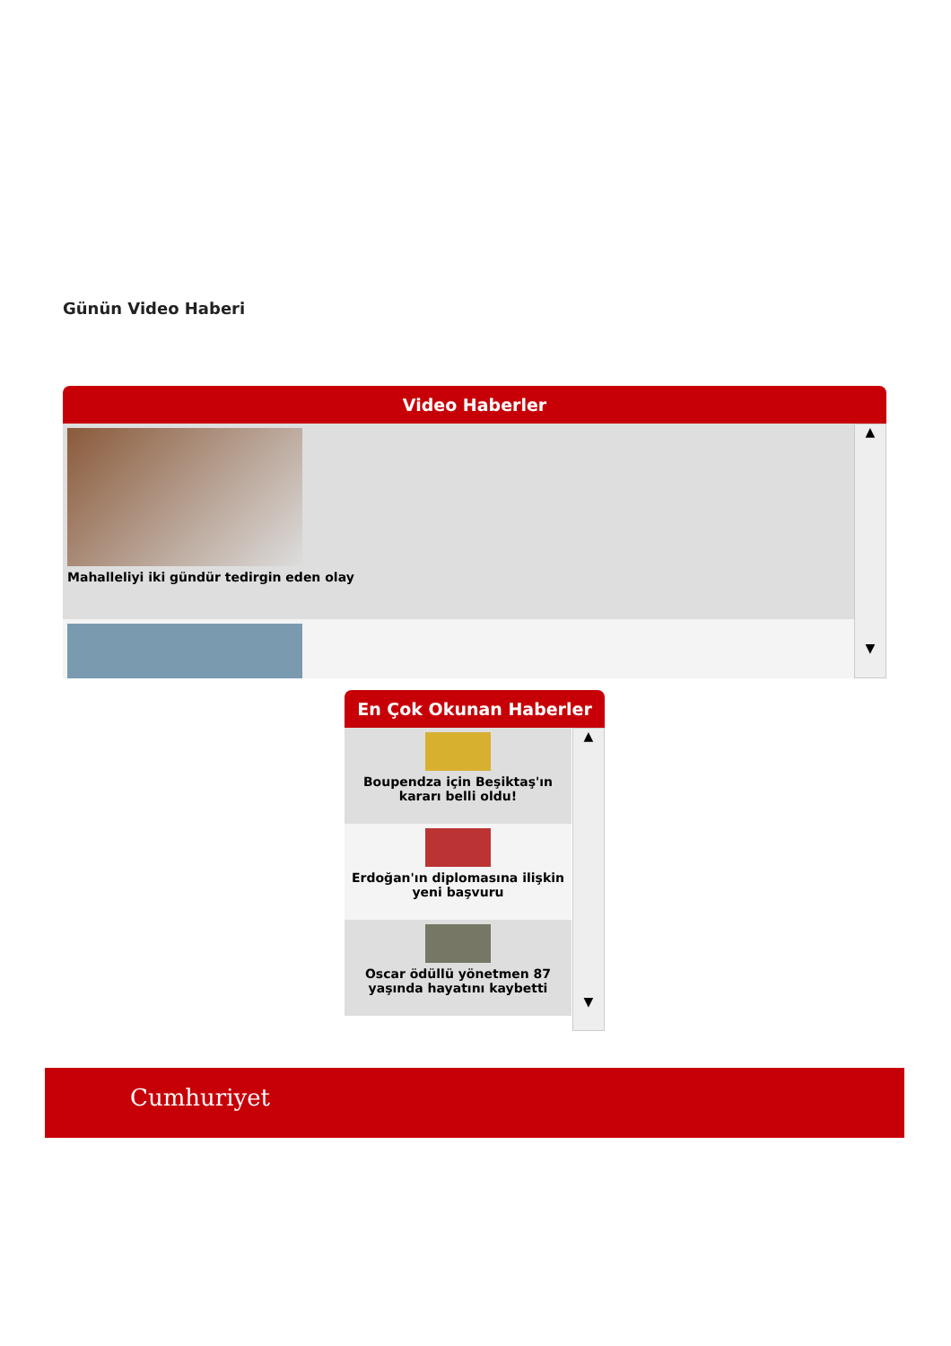Günün Video Haberi
Video Haberler
Mahalleliyi iki gündür tedirgin eden olay
▲
▼
En Çok Okunan Haberler
Boupendza için Beşiktaş'ın kararı belli oldu!
Erdoğan'ın diplomasına ilişkin yeni başvuru
Oscar ödüllü yönetmen 87 yaşında hayatını kaybetti
▲
▼
Cumhuriyet